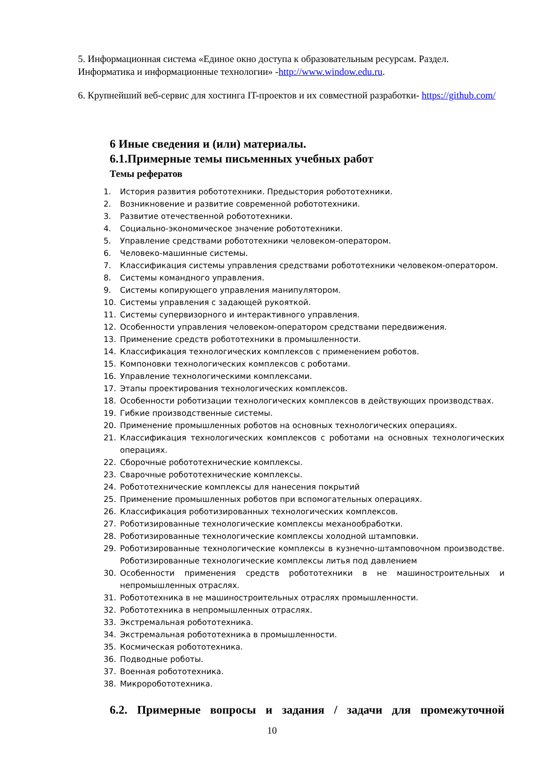5. Информационная система «Единое окно доступа к образовательным ресурсам. Раздел. Информатика и информационные технологии» -http://www.window.edu.ru.
6. Крупнейший веб-сервис для хостинга IT-проектов и их совместной разработки- https://github.com/
6 Иные сведения и (или) материалы.
6.1.Примерные темы письменных учебных работ
Темы рефератов
1. История развития робототехники. Предыстория робототехники.
2. Возникновение и развитие современной робототехники.
3. Развитие отечественной робототехники.
4. Социально-экономическое значение робототехники.
5. Управление средствами робототехники человеком-оператором.
6. Человеко-машинные системы.
7. Классификация системы управления средствами робототехники человеком-оператором.
8. Системы командного управления.
9. Системы копирующего управления манипулятором.
10. Системы управления с задающей рукояткой.
11. Системы супервизорного и интерактивного управления.
12. Особенности управления человеком-оператором средствами передвижения.
13. Применение средств робототехники в промышленности.
14. Классификация технологических комплексов с применением роботов.
15. Компоновки технологических комплексов с роботами.
16. Управление технологическими комплексами.
17. Этапы проектирования технологических комплексов.
18. Особенности роботизации технологических комплексов в действующих производствах.
19. Гибкие производственные системы.
20. Применение промышленных роботов на основных технологических операциях.
21. Классификация технологических комплексов с роботами на основных технологических операциях.
22. Сборочные робототехнические комплексы.
23. Сварочные робототехнические комплексы.
24. Робототехнические комплексы для нанесения покрытий
25. Применение промышленных роботов при вспомогательных операциях.
26. Классификация роботизированных технологических комплексов.
27. Роботизированные технологические комплексы механообработки.
28. Роботизированные технологические комплексы холодной штамповки.
29. Роботизированные технологические комплексы в кузнечно-штамповочном производстве. Роботизированные технологические комплексы литья под давлением
30. Особенности применения средств робототехники в не машиностроительных и непромышленных отраслях.
31. Робототехника в не машиностроительных отраслях промышленности.
32. Робототехника в непромышленных отраслях.
33. Экстремальная робототехника.
34. Экстремальная робототехника в промышленности.
35. Космическая робототехника.
36. Подводные роботы.
37. Военная робототехника.
38. Микроробототехника.
6.2. Примерные вопросы и задания / задачи для промежуточной
10